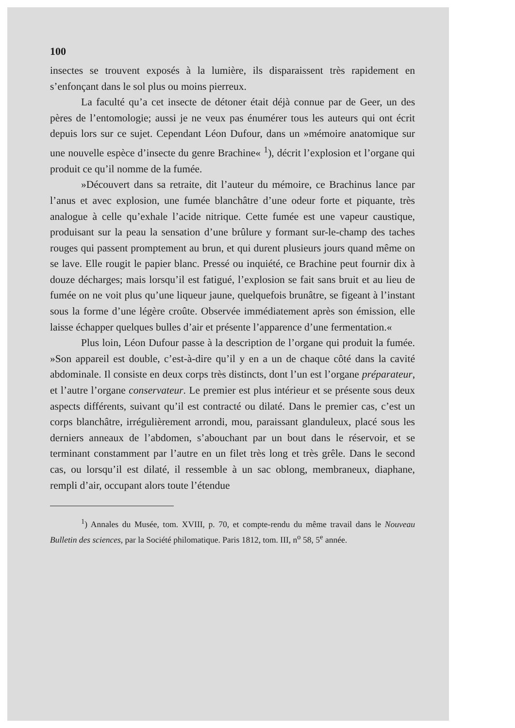100
insectes se trouvent exposés à la lumière, ils disparaissent très rapidement en s’enfonçant dans le sol plus ou moins pierreux.
La faculté qu’a cet insecte de détoner était déjà connue par de Geer, un des pères de l’entomologie; aussi je ne veux pas énumérer tous les auteurs qui ont écrit depuis lors sur ce sujet. Cependant Léon Dufour, dans un »mémoire anatomique sur une nouvelle espèce d’insecte du genre Brachine« <sup>1</sup>), décrit l’explosion et l’organe qui produit ce qu’il nomme de la fumée.
»Découvert dans sa retraite, dit l’auteur du mémoire, ce Brachinus lance par l’anus et avec explosion, une fumée blanchâtre d’une odeur forte et piquante, très analogue à celle qu’exhale l’acide nitrique. Cette fumée est une vapeur caustique, produisant sur la peau la sensation d’une brûlure y formant sur-le-champ des taches rouges qui passent promptement au brun, et qui durent plusieurs jours quand même on se lave. Elle rougit le papier blanc. Pressé ou inquiété, ce Brachine peut fournir dix à douze décharges; mais lorsqu’il est fatigué, l’explosion se fait sans bruit et au lieu de fumée on ne voit plus qu’une liqueur jaune, quelquefois brunâtre, se figeant à l’instant sous la forme d’une légère croûte. Observée immédiatement après son émission, elle laisse échapper quelques bulles d’air et présente l’apparence d’une fermentation.«
Plus loin, Léon Dufour passe à la description de l’organe qui produit la fumée. »Son appareil est double, c’est-à-dire qu’il y en a un de chaque côté dans la cavité abdominale. Il consiste en deux corps très distincts, dont l’un est l’organe préparateur, et l’autre l’organe conservateur. Le premier est plus intérieur et se présente sous deux aspects différents, suivant qu’il est contracté ou dilaté. Dans le premier cas, c’est un corps blanchâtre, irrégulièrement arrondi, mou, paraissant glanduleux, placé sous les derniers anneaux de l’abdomen, s’abouchant par un bout dans le réservoir, et se terminant constamment par l’autre en un filet très long et très grêle. Dans le second cas, ou lorsqu’il est dilaté, il ressemble à un sac oblong, membraneux, diaphane, rempli d’air, occupant alors toute l’étendue
<sup>1</sup>) Annales du Musée, tom. XVIII, p. 70, et compte-rendu du même travail dans le Nouveau Bulletin des sciences, par la Société philomatique. Paris 1812, tom. III, n<sup>o</sup> 58, 5<sup>e</sup> année.